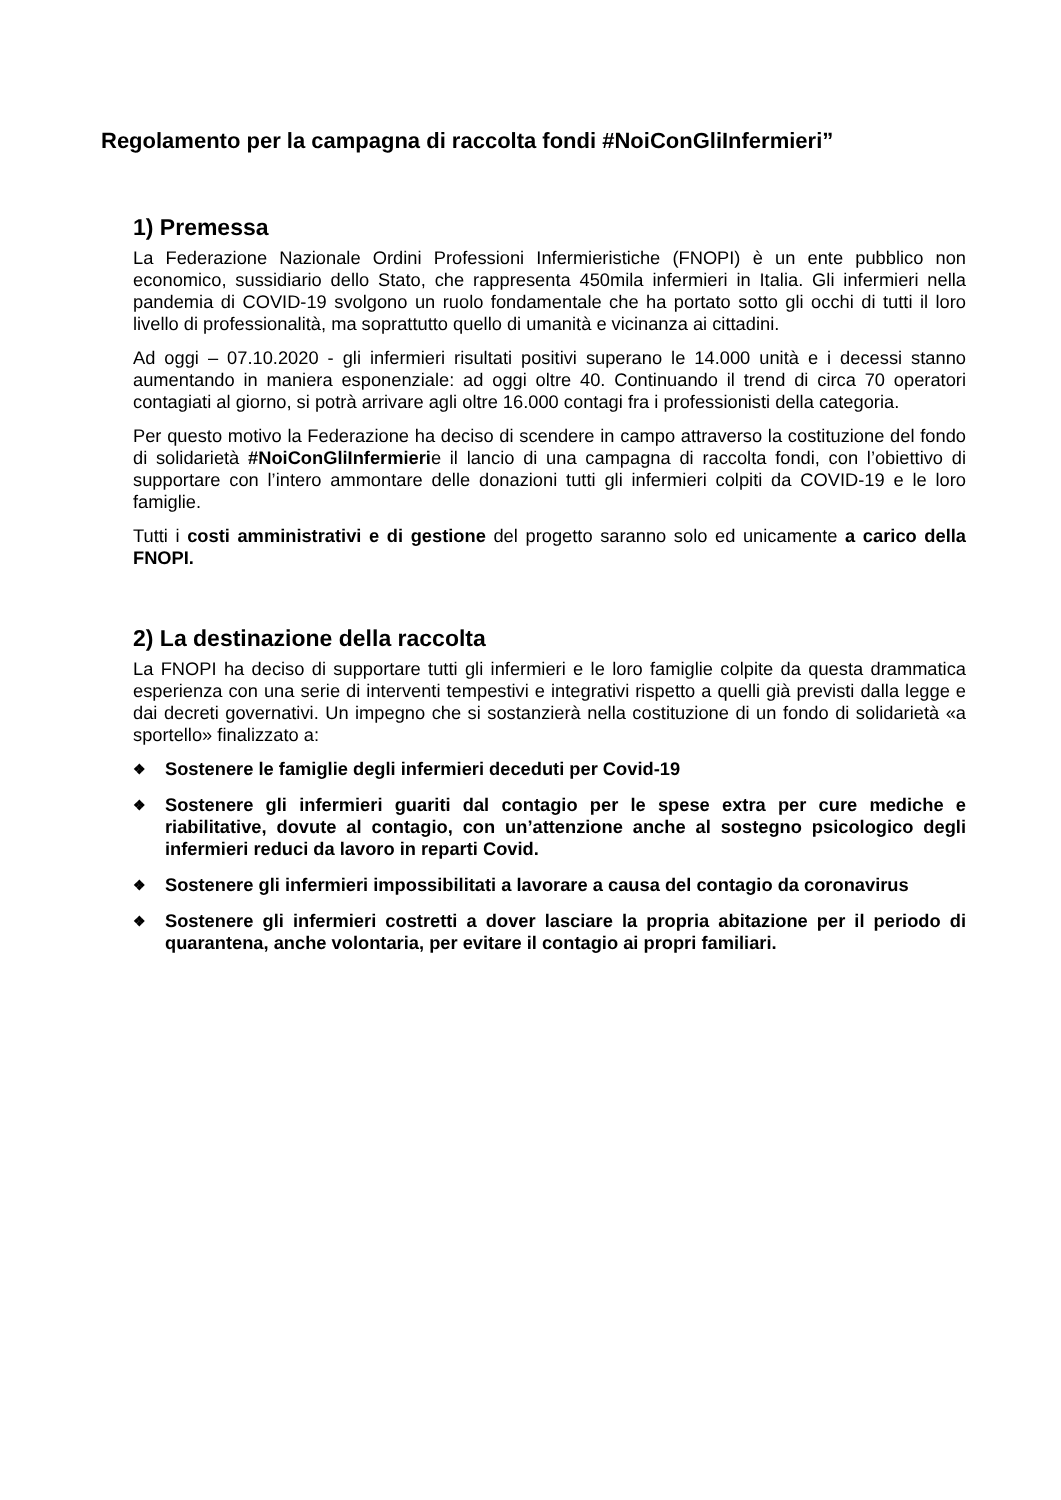Regolamento per la campagna di raccolta fondi #NoiConGliInfermieri”
1) Premessa
La Federazione Nazionale Ordini Professioni Infermieristiche (FNOPI) è un ente pubblico non economico, sussidiario dello Stato, che rappresenta 450mila infermieri in Italia. Gli infermieri nella pandemia di COVID-19 svolgono un ruolo fondamentale che ha portato sotto gli occhi di tutti il loro livello di professionalità, ma soprattutto quello di umanità e vicinanza ai cittadini.
Ad oggi – 07.10.2020 - gli infermieri risultati positivi superano le 14.000 unità e i decessi stanno aumentando in maniera esponenziale: ad oggi oltre 40. Continuando il trend di circa 70 operatori contagiati al giorno, si potrà arrivare agli oltre 16.000 contagi fra i professionisti della categoria.
Per questo motivo la Federazione ha deciso di scendere in campo attraverso la costituzione del fondo di solidarietà #NoiConGliInfermierie il lancio di una campagna di raccolta fondi, con l’obiettivo di supportare con l’intero ammontare delle donazioni tutti gli infermieri colpiti da COVID-19 e le loro famiglie.
Tutti i costi amministrativi e di gestione del progetto saranno solo ed unicamente a carico della FNOPI.
2) La destinazione della raccolta
La FNOPI ha deciso di supportare tutti gli infermieri e le loro famiglie colpite da questa drammatica esperienza con una serie di interventi tempestivi e integrativi rispetto a quelli già previsti dalla legge e dai decreti governativi. Un impegno che si sostanzierà nella costituzione di un fondo di solidarietà «a sportello» finalizzato a:
❖ Sostenere le famiglie degli infermieri deceduti per Covid-19
❖ Sostenere gli infermieri guariti dal contagio per le spese extra per cure mediche e riabilitative, dovute al contagio, con un’attenzione anche al sostegno psicologico degli infermieri reduci da lavoro in reparti Covid.
❖ Sostenere gli infermieri impossibilitati a lavorare a causa del contagio da coronavirus
❖ Sostenere gli infermieri costretti a dover lasciare la propria abitazione per il periodo di quarantena, anche volontaria, per evitare il contagio ai propri familiari.